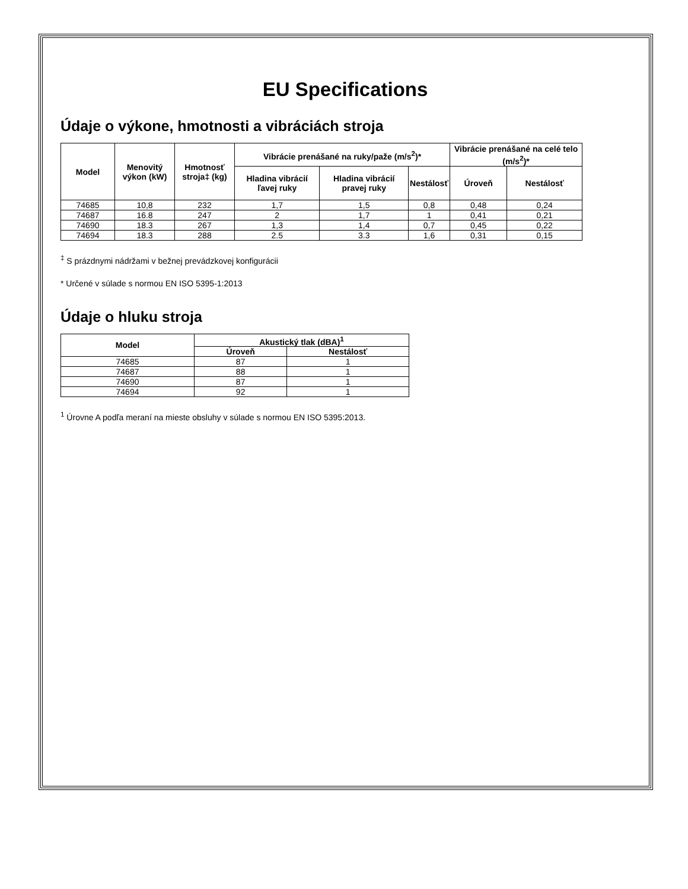EU Specifications
Údaje o výkone, hmotnosti a vibráciách stroja
| Model | Menovitý výkon (kW) | Hmotnosť stroja‡ (kg) | Vibrácie prenášané na ruky/paže (m/s<sup>2</sup>)* | | | Vibrácie prenášané na celé telo (m/s<sup>2</sup>)* | |
| --- | --- | --- | --- | --- | --- | --- | --- |
| | | | Hladina vibrácií ľavej ruky | Hladina vibrácií pravej ruky | Nestálosť | Úroveň | Nestálosť |
| 74685 | 10,8 | 232 | 1,7 | 1,5 | 0,8 | 0,48 | 0,24 |
| 74687 | 16.8 | 247 | 2 | 1,7 | 1 | 0,41 | 0,21 |
| 74690 | 18.3 | 267 | 1,3 | 1,4 | 0,7 | 0,45 | 0,22 |
| 74694 | 18.3 | 288 | 2.5 | 3.3 | 1,6 | 0,31 | 0,15 |
<sup>‡</sup> S prázdnymi nádržami v bežnej prevádzkovej konfigurácii
* Určené v súlade s normou EN ISO 5395-1:2013
Údaje o hluku stroja
| Model | Akustický tlak (dBA)<sup>1</sup> | |
| --- | --- | --- |
| | Úroveň | Nestálosť |
| 74685 | 87 | 1 |
| 74687 | 88 | 1 |
| 74690 | 87 | 1 |
| 74694 | 92 | 1 |
<sup>1</sup> Úrovne A podľa meraní na mieste obsluhy v súlade s normou EN ISO 5395:2013.